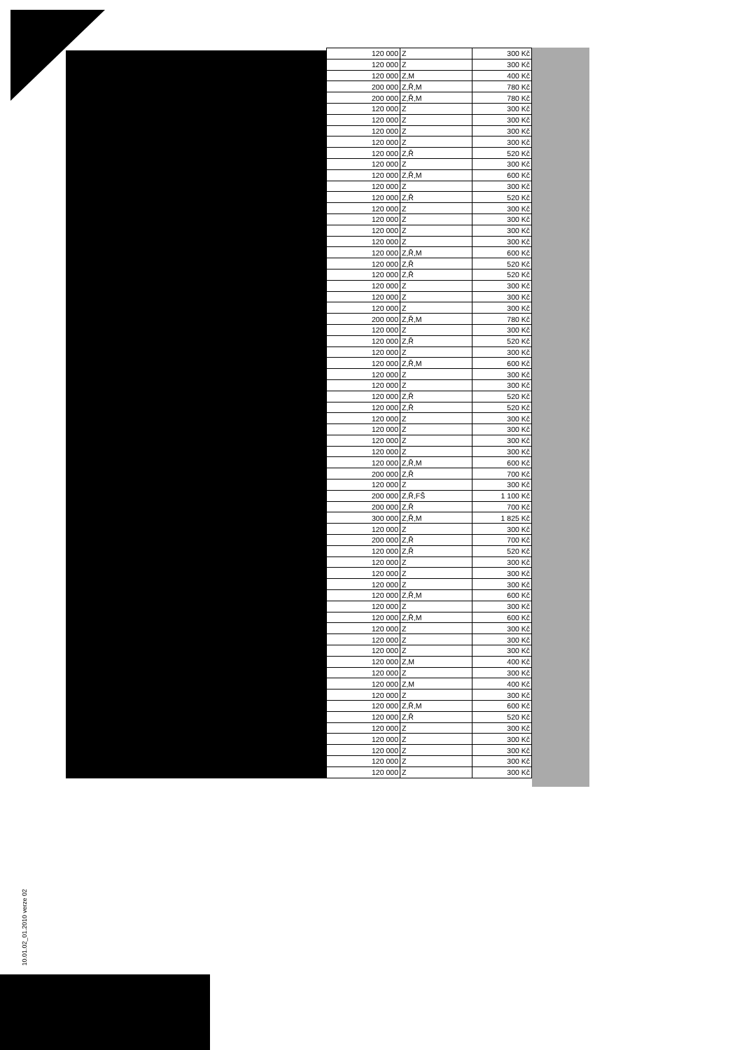| 120 000 | Z | 300 Kč |
| 120 000 | Z | 300 Kč |
| 120 000 | Z,M | 400 Kč |
| 200 000 | Z,Ř,M | 780 Kč |
| 200 000 | Z,Ř,M | 780 Kč |
| 120 000 | Z | 300 Kč |
| 120 000 | Z | 300 Kč |
| 120 000 | Z | 300 Kč |
| 120 000 | Z | 300 Kč |
| 120 000 | Z,Ř | 520 Kč |
| 120 000 | Z | 300 Kč |
| 120 000 | Z,Ř,M | 600 Kč |
| 120 000 | Z | 300 Kč |
| 120 000 | Z,Ř | 520 Kč |
| 120 000 | Z | 300 Kč |
| 120 000 | Z | 300 Kč |
| 120 000 | Z | 300 Kč |
| 120 000 | Z | 300 Kč |
| 120 000 | Z,Ř,M | 600 Kč |
| 120 000 | Z,Ř | 520 Kč |
| 120 000 | Z,Ř | 520 Kč |
| 120 000 | Z | 300 Kč |
| 120 000 | Z | 300 Kč |
| 120 000 | Z | 300 Kč |
| 200 000 | Z,Ř,M | 780 Kč |
| 120 000 | Z | 300 Kč |
| 120 000 | Z,Ř | 520 Kč |
| 120 000 | Z | 300 Kč |
| 120 000 | Z,Ř,M | 600 Kč |
| 120 000 | Z | 300 Kč |
| 120 000 | Z | 300 Kč |
| 120 000 | Z,Ř | 520 Kč |
| 120 000 | Z,Ř | 520 Kč |
| 120 000 | Z | 300 Kč |
| 120 000 | Z | 300 Kč |
| 120 000 | Z | 300 Kč |
| 120 000 | Z | 300 Kč |
| 120 000 | Z,Ř,M | 600 Kč |
| 200 000 | Z,Ř | 700 Kč |
| 120 000 | Z | 300 Kč |
| 200 000 | Z,Ř,FŠ | 1 100 Kč |
| 200 000 | Z,Ř | 700 Kč |
| 300 000 | Z,Ř,M | 1 825 Kč |
| 120 000 | Z | 300 Kč |
| 200 000 | Z,Ř | 700 Kč |
| 120 000 | Z,Ř | 520 Kč |
| 120 000 | Z | 300 Kč |
| 120 000 | Z | 300 Kč |
| 120 000 | Z | 300 Kč |
| 120 000 | Z,Ř,M | 600 Kč |
| 120 000 | Z | 300 Kč |
| 120 000 | Z,Ř,M | 600 Kč |
| 120 000 | Z | 300 Kč |
| 120 000 | Z | 300 Kč |
| 120 000 | Z | 300 Kč |
| 120 000 | Z,M | 400 Kč |
| 120 000 | Z | 300 Kč |
| 120 000 | Z,M | 400 Kč |
| 120 000 | Z | 300 Kč |
| 120 000 | Z,Ř,M | 600 Kč |
| 120 000 | Z,Ř | 520 Kč |
| 120 000 | Z | 300 Kč |
| 120 000 | Z | 300 Kč |
| 120 000 | Z | 300 Kč |
| 120 000 | Z | 300 Kč |
| 120 000 | Z | 300 Kč |
10.01.02_01.2010 verze 02